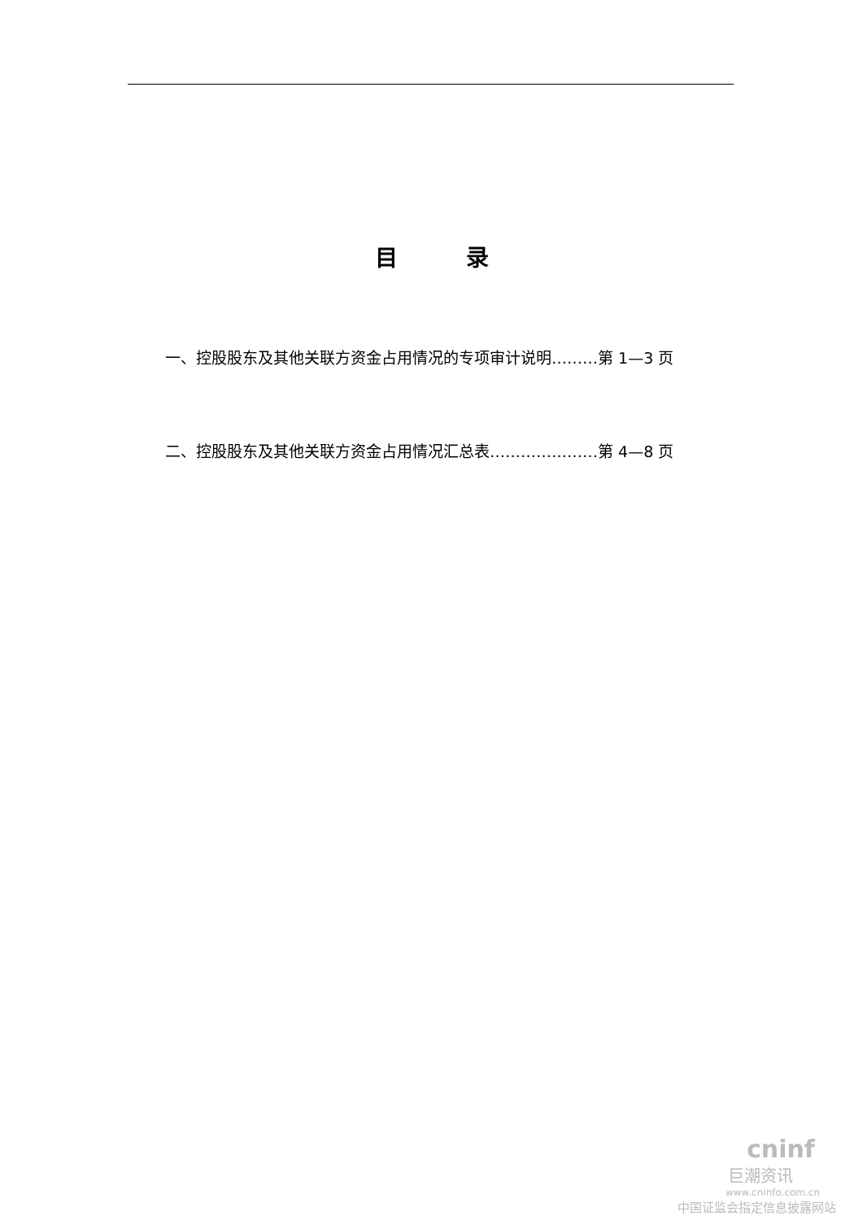目　　　录
一、控股股东及其他关联方资金占用情况的专项审计说明………第 1—3 页
二、控股股东及其他关联方资金占用情况汇总表…………………第 4—8 页
cninf
巨潮资讯
www.cninfo.com.cn
中国证监会指定信息披露网站